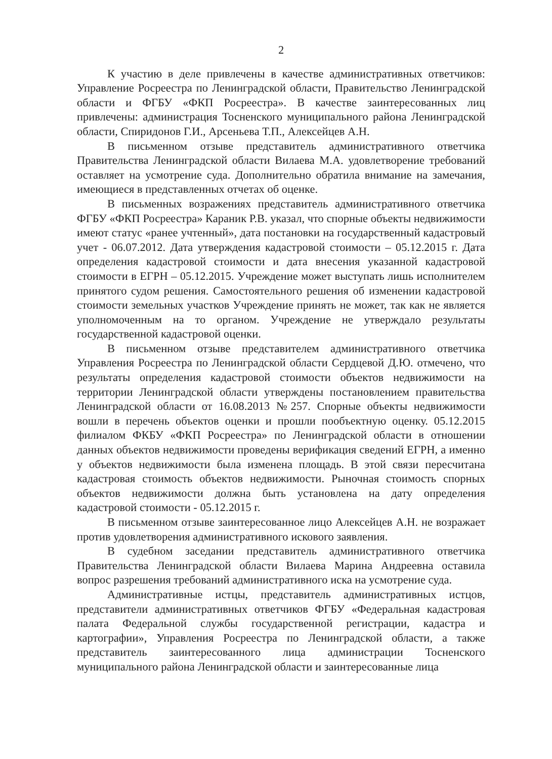2
К участию в деле привлечены в качестве административных ответчиков: Управление Росреестра по Ленинградской области, Правительство Ленинградской области и ФГБУ «ФКП Росреестра». В качестве заинтересованных лиц привлечены: администрация Тосненского муниципального района Ленинградской области, Спиридонов Г.И., Арсеньева Т.П., Алексейцев А.Н.
В письменном отзыве представитель административного ответчика Правительства Ленинградской области Вилаева М.А. удовлетворение требований оставляет на усмотрение суда. Дополнительно обратила внимание на замечания, имеющиеся в представленных отчетах об оценке.
В письменных возражениях представитель административного ответчика ФГБУ «ФКП Росреестра» Караник Р.В. указал, что спорные объекты недвижимости имеют статус «ранее учтенный», дата постановки на государственный кадастровый учет - 06.07.2012. Дата утверждения кадастровой стоимости – 05.12.2015 г. Дата определения кадастровой стоимости и дата внесения указанной кадастровой стоимости в ЕГРН – 05.12.2015. Учреждение может выступать лишь исполнителем принятого судом решения. Самостоятельного решения об изменении кадастровой стоимости земельных участков Учреждение принять не может, так как не является уполномоченным на то органом. Учреждение не утверждало результаты государственной кадастровой оценки.
В письменном отзыве представителем административного ответчика Управления Росреестра по Ленинградской области Сердцевой Д.Ю. отмечено, что результаты определения кадастровой стоимости объектов недвижимости на территории Ленинградской области утверждены постановлением правительства Ленинградской области от 16.08.2013 №257. Спорные объекты недвижимости вошли в перечень объектов оценки и прошли пообъектную оценку. 05.12.2015 филиалом ФКБУ «ФКП Росреестра» по Ленинградской области в отношении данных объектов недвижимости проведены верификация сведений ЕГРН, а именно у объектов недвижимости была изменена площадь. В этой связи пересчитана кадастровая стоимость объектов недвижимости. Рыночная стоимость спорных объектов недвижимости должна быть установлена на дату определения кадастровой стоимости - 05.12.2015 г.
В письменном отзыве заинтересованное лицо Алексейцев А.Н. не возражает против удовлетворения административного искового заявления.
В судебном заседании представитель административного ответчика Правительства Ленинградской области Вилаева Марина Андреевна оставила вопрос разрешения требований административного иска на усмотрение суда.
Административные истцы, представитель административных истцов, представители административных ответчиков ФГБУ «Федеральная кадастровая палата Федеральной службы государственной регистрации, кадастра и картографии», Управления Росреестра по Ленинградской области, а также представитель заинтересованного лица администрации Тосненского муниципального района Ленинградской области и заинтересованные лица